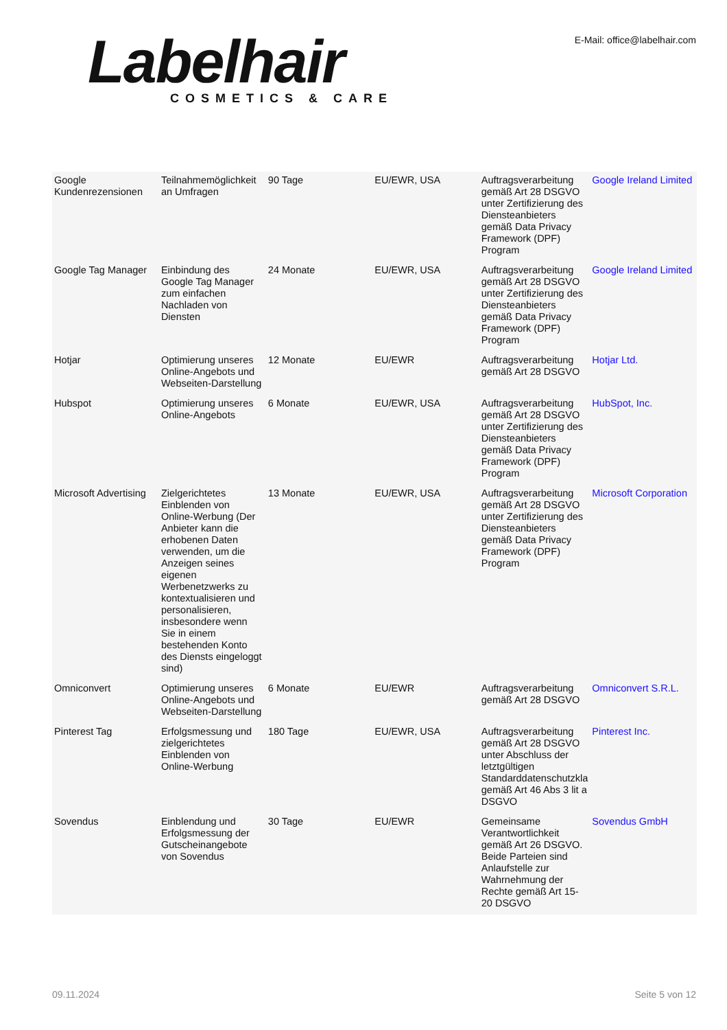Labelhair
COSMETICS & CARE
E-Mail: office@labelhair.com
| Google Kundenrezensionen | Teilnahmemöglichkeit an Umfragen | 90 Tage | EU/EWR, USA | Auftragsverarbeitung gemäß Art 28 DSGVO unter Zertifizierung des Diensteanbieters gemäß Data Privacy Framework (DPF) Program | Google Ireland Limited |
| Google Tag Manager | Einbindung des Google Tag Manager zum einfachen Nachladen von Diensten | 24 Monate | EU/EWR, USA | Auftragsverarbeitung gemäß Art 28 DSGVO unter Zertifizierung des Diensteanbieters gemäß Data Privacy Framework (DPF) Program | Google Ireland Limited |
| Hotjar | Optimierung unseres Online-Angebots und Webseiten-Darstellung | 12 Monate | EU/EWR | Auftragsverarbeitung gemäß Art 28 DSGVO | Hotjar Ltd. |
| Hubspot | Optimierung unseres Online-Angebots | 6 Monate | EU/EWR, USA | Auftragsverarbeitung gemäß Art 28 DSGVO unter Zertifizierung des Diensteanbieters gemäß Data Privacy Framework (DPF) Program | HubSpot, Inc. |
| Microsoft Advertising | Zielgerichtetes Einblenden von Online-Werbung (Der Anbieter kann die erhobenen Daten verwenden, um die Anzeigen seines eigenen Werbenetzwerks zu kontextualisieren und personalisieren, insbesondere wenn Sie in einem bestehenden Konto des Diensts eingeloggt sind) | 13 Monate | EU/EWR, USA | Auftragsverarbeitung gemäß Art 28 DSGVO unter Zertifizierung des Diensteanbieters gemäß Data Privacy Framework (DPF) Program | Microsoft Corporation |
| Omniconvert | Optimierung unseres Online-Angebots und Webseiten-Darstellung | 6 Monate | EU/EWR | Auftragsverarbeitung gemäß Art 28 DSGVO | Omniconvert S.R.L. |
| Pinterest Tag | Erfolgsmessung und zielgerichtetes Einblenden von Online-Werbung | 180 Tage | EU/EWR, USA | Auftragsverarbeitung gemäß Art 28 DSGVO unter Abschluss der letztgültigen Standarddatenschutzkla gemäß Art 46 Abs 3 lit a DSGVO | Pinterest Inc. |
| Sovendus | Einblendung und Erfolgsmessung der Gutscheinangebote von Sovendus | 30 Tage | EU/EWR | Gemeinsame Verantwortlichkeit gemäß Art 26 DSGVO. Beide Parteien sind Anlaufstelle zur Wahrnehmung der Rechte gemäß Art 15-20 DSGVO | Sovendus GmbH |
09.11.2024 Seite 5 von 12